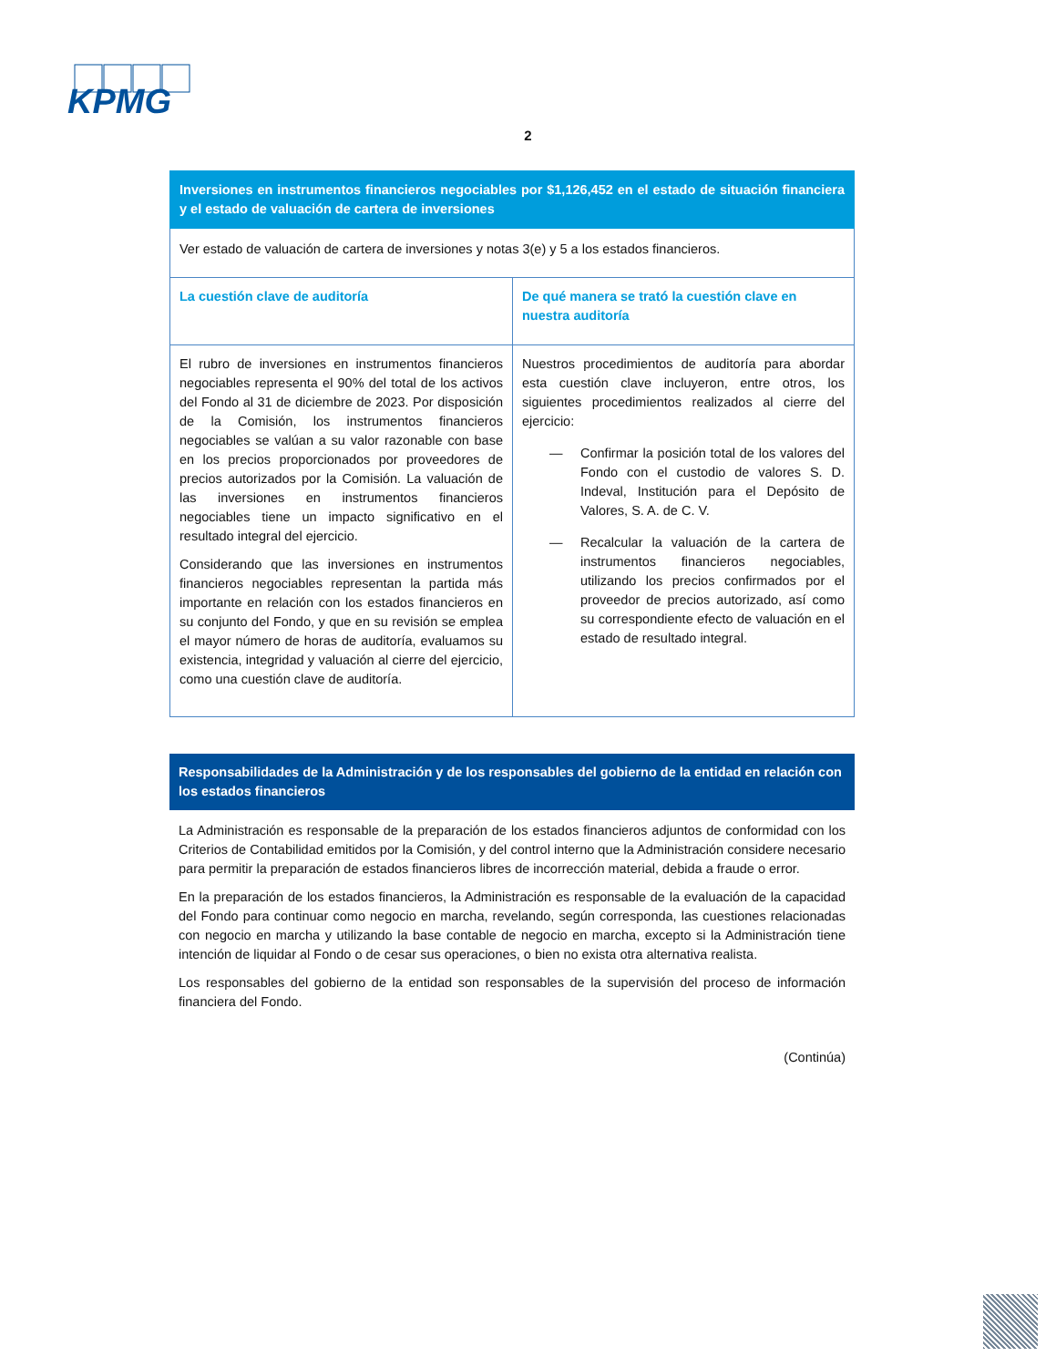KPMG
2
| Inversiones en instrumentos financieros negociables por $1,126,452 en el estado de situación financiera y el estado de valuación de cartera de inversiones | |
| Ver estado de valuación de cartera de inversiones y notas 3(e) y 5 a los estados financieros. | |
| La cuestión clave de auditoría | De qué manera se trató la cuestión clave en nuestra auditoría |
| El rubro de inversiones en instrumentos financieros negociables representa el 90% del total de los activos del Fondo al 31 de diciembre de 2023. Por disposición de la Comisión, los instrumentos financieros negociables se valúan a su valor razonable con base en los precios proporcionados por proveedores de precios autorizados por la Comisión. La valuación de las inversiones en instrumentos financieros negociables tiene un impacto significativo en el resultado integral del ejercicio. Considerando que las inversiones en instrumentos financieros negociables representan la partida más importante en relación con los estados financieros en su conjunto del Fondo, y que en su revisión se emplea el mayor número de horas de auditoría, evaluamos su existencia, integridad y valuación al cierre del ejercicio, como una cuestión clave de auditoría. | Nuestros procedimientos de auditoría para abordar esta cuestión clave incluyeron, entre otros, los siguientes procedimientos realizados al cierre del ejercicio: — Confirmar la posición total de los valores del Fondo con el custodio de valores S. D. Indeval, Institución para el Depósito de Valores, S. A. de C. V. — Recalcular la valuación de la cartera de instrumentos financieros negociables, utilizando los precios confirmados por el proveedor de precios autorizado, así como su correspondiente efecto de valuación en el estado de resultado integral. |
Responsabilidades de la Administración y de los responsables del gobierno de la entidad en relación con los estados financieros
La Administración es responsable de la preparación de los estados financieros adjuntos de conformidad con los Criterios de Contabilidad emitidos por la Comisión, y del control interno que la Administración considere necesario para permitir la preparación de estados financieros libres de incorrección material, debida a fraude o error.
En la preparación de los estados financieros, la Administración es responsable de la evaluación de la capacidad del Fondo para continuar como negocio en marcha, revelando, según corresponda, las cuestiones relacionadas con negocio en marcha y utilizando la base contable de negocio en marcha, excepto si la Administración tiene intención de liquidar al Fondo o de cesar sus operaciones, o bien no exista otra alternativa realista.
Los responsables del gobierno de la entidad son responsables de la supervisión del proceso de información financiera del Fondo.
(Continúa)